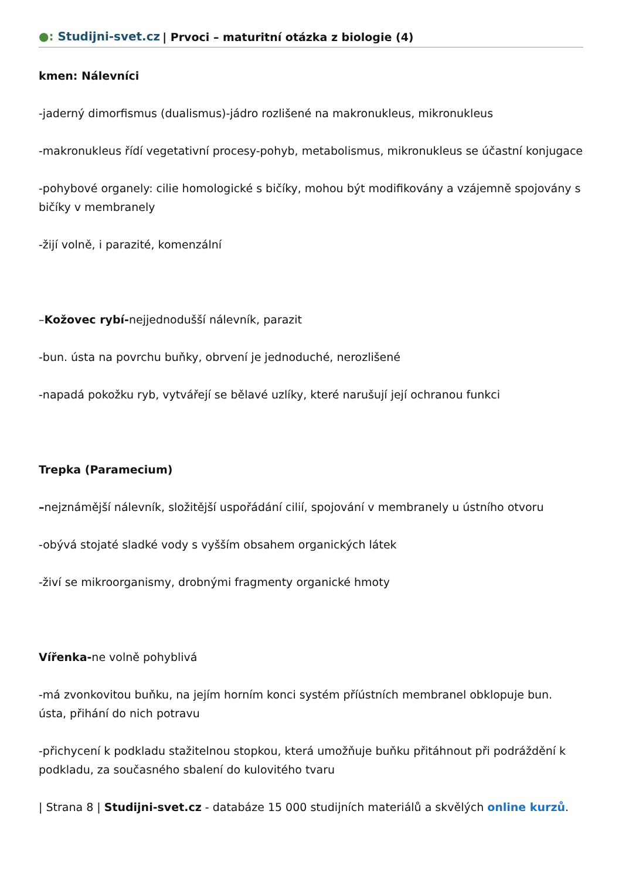●: Studijni-svet.cz | Prvoci – maturitní otázka z biologie (4)
kmen: Nálevníci
-jaderný dimorfismus (dualismus)-jádro rozlišené na makronukleus, mikronukleus
-makronukleus řídí vegetativní procesy-pohyb, metabolismus, mikronukleus se účastní konjugace
-pohybové organely: cilie homologické s bičíky, mohou být modifikovány a vzájemně spojovány s bičíky v membranely
-žijí volně, i parazité, komenzální
–Kožovec rybí-nejjednodušší nálevník, parazit
-bun. ústa na povrchu buňky, obrvení je jednoduché, nerozlišené
-napadá pokožku ryb, vytvářejí se bělavé uzlíky, které narušují její ochranou funkci
Trepka (Paramecium)
–nejznámější nálevník, složitější uspořádání cilií, spojování v membranely u ústního otvoru
-obývá stojaté sladké vody s vyšším obsahem organických látek
-živí se mikroorganismy, drobnými fragmenty organické hmoty
Vířenka-ne volně pohyblivá
-má zvonkovitou buňku, na jejím horním konci systém příústních membranel obklopuje bun. ústa, přihání do nich potravu
-přichycení k podkladu stažitelnou stopkou, která umožňuje buňku přitáhnout při podráždění k podkladu, za současného sbalení do kulovitého tvaru
| Strana 8 | Studijni-svet.cz - databáze 15 000 studijních materiálů a skvělých online kurzů.